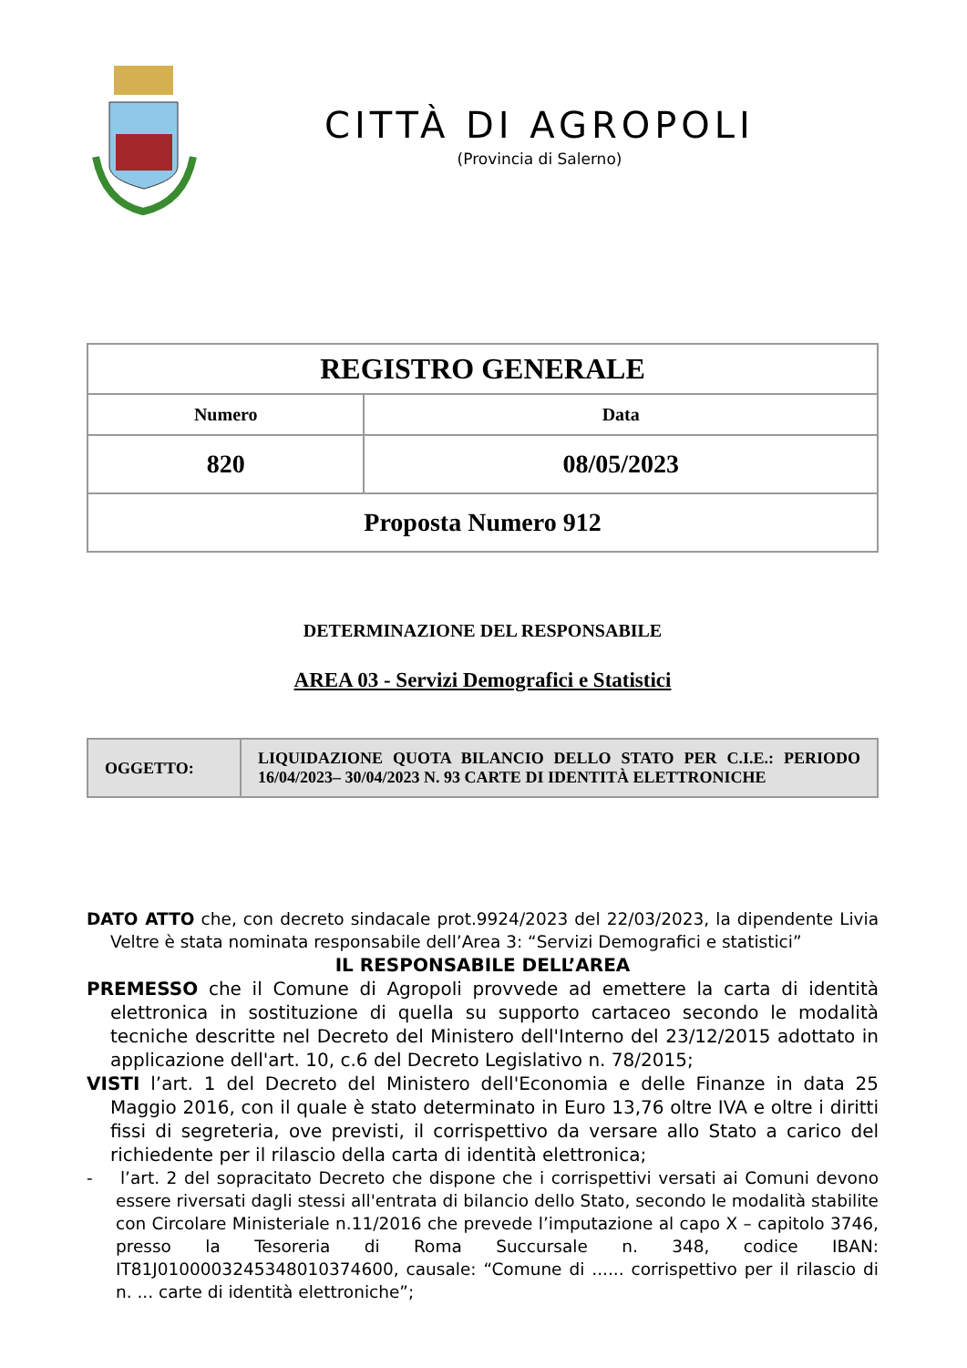CITTÀ DI AGROPOLI
(Provincia di Salerno)
| REGISTRO GENERALE | |
| --- | --- |
| Numero | Data |
| 820 | 08/05/2023 |
| Proposta Numero 912 | |
DETERMINAZIONE DEL RESPONSABILE
AREA 03 - Servizi Demografici e Statistici
| OGGETTO: | LIQUIDAZIONE QUOTA BILANCIO DELLO STATO PER C.I.E.: PERIODO 16/04/2023– 30/04/2023 N. 93 CARTE DI IDENTITÀ ELETTRONICHE |
DATO ATTO che, con decreto sindacale prot.9924/2023 del 22/03/2023, la dipendente Livia Veltre è stata nominata responsabile dell’Area 3: “Servizi Demografici e statistici”
IL RESPONSABILE DELL’AREA
PREMESSO che il Comune di Agropoli provvede ad emettere la carta di identità elettronica in sostituzione di quella su supporto cartaceo secondo le modalità tecniche descritte nel Decreto del Ministero dell'Interno del 23/12/2015 adottato in applicazione dell'art. 10, c.6 del Decreto Legislativo n. 78/2015;
VISTI l’art. 1 del Decreto del Ministero dell'Economia e delle Finanze in data 25 Maggio 2016, con il quale è stato determinato in Euro 13,76 oltre IVA e oltre i diritti fissi di segreteria, ove previsti, il corrispettivo da versare allo Stato a carico del richiedente per il rilascio della carta di identità elettronica;
- l’art. 2 del sopracitato Decreto che dispone che i corrispettivi versati ai Comuni devono essere riversati dagli stessi all'entrata di bilancio dello Stato, secondo le modalità stabilite con Circolare Ministeriale n.11/2016 che prevede l’imputazione al capo X – capitolo 3746, presso la Tesoreria di Roma Succursale n. 348, codice IBAN: IT81J0100003245348010374600, causale: “Comune di ...... corrispettivo per il rilascio di n. ... carte di identità elettroniche”;